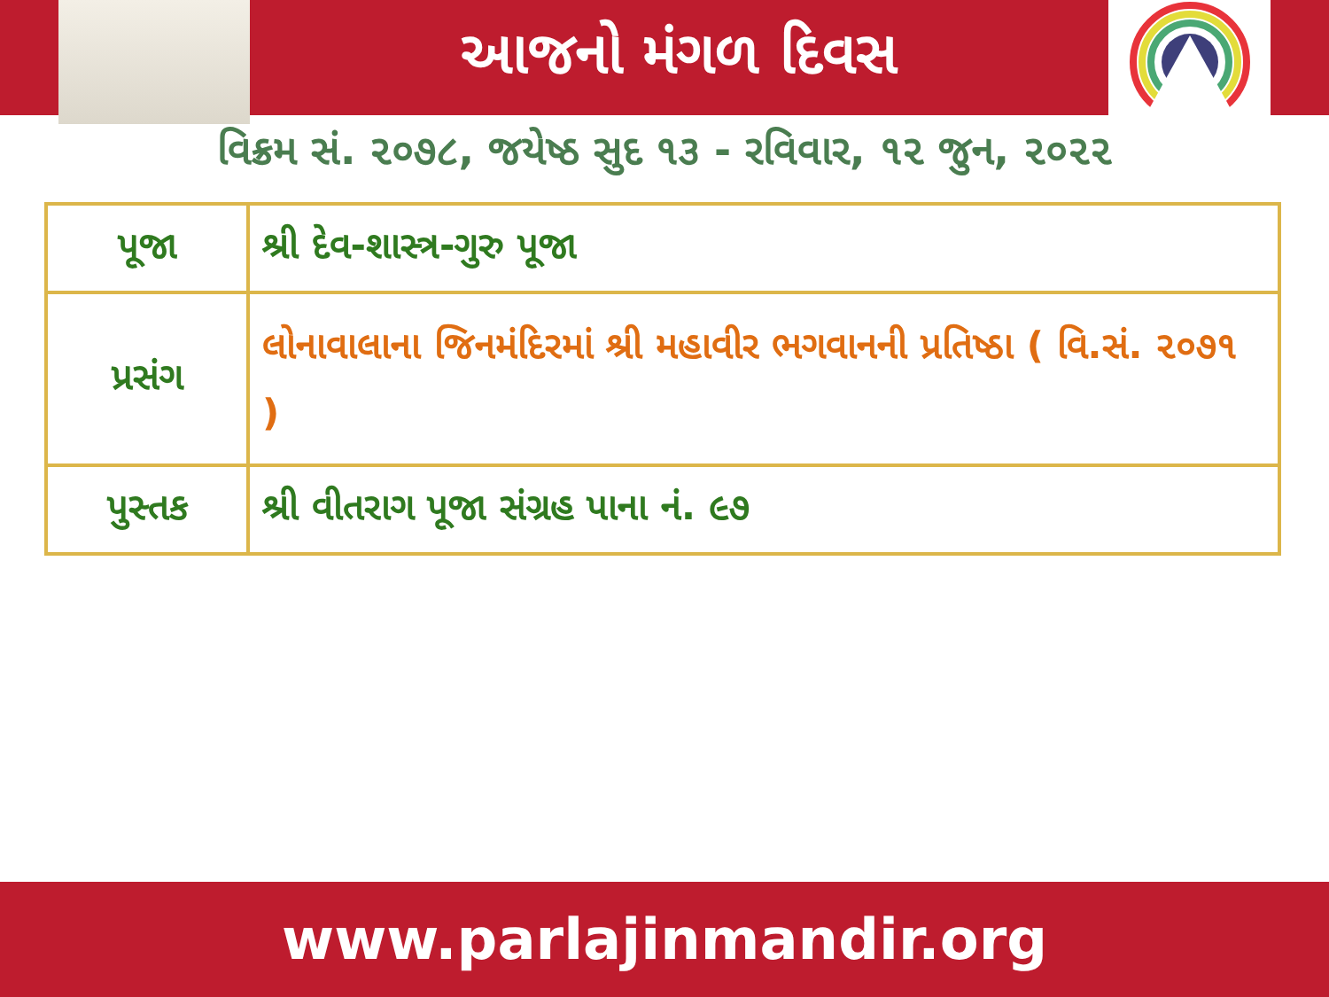આજનો મંગળ દિવસ
વિક્રમ સં. ૨૦૭૮, જયેષ્ઠ સુદ ૧૩ - રવિવાર, ૧૨ જુન, ૨૦૨૨
| પૂજા | શ્રી દેવ-શાસ્ત્ર-ગુરુ પૂજા |
| પ્રસંગ | લોનાવાલાના જિનમંદિરમાં શ્રી મહાવીર ભગવાનની પ્રતિષ્ઠા ( વિ.સં. ૨૦૭૧ ) |
| પુસ્તક | શ્રી વીતરાગ પૂજા સંગ્રહ પાના નં. ૯૭ |
www.parlajinmandir.org